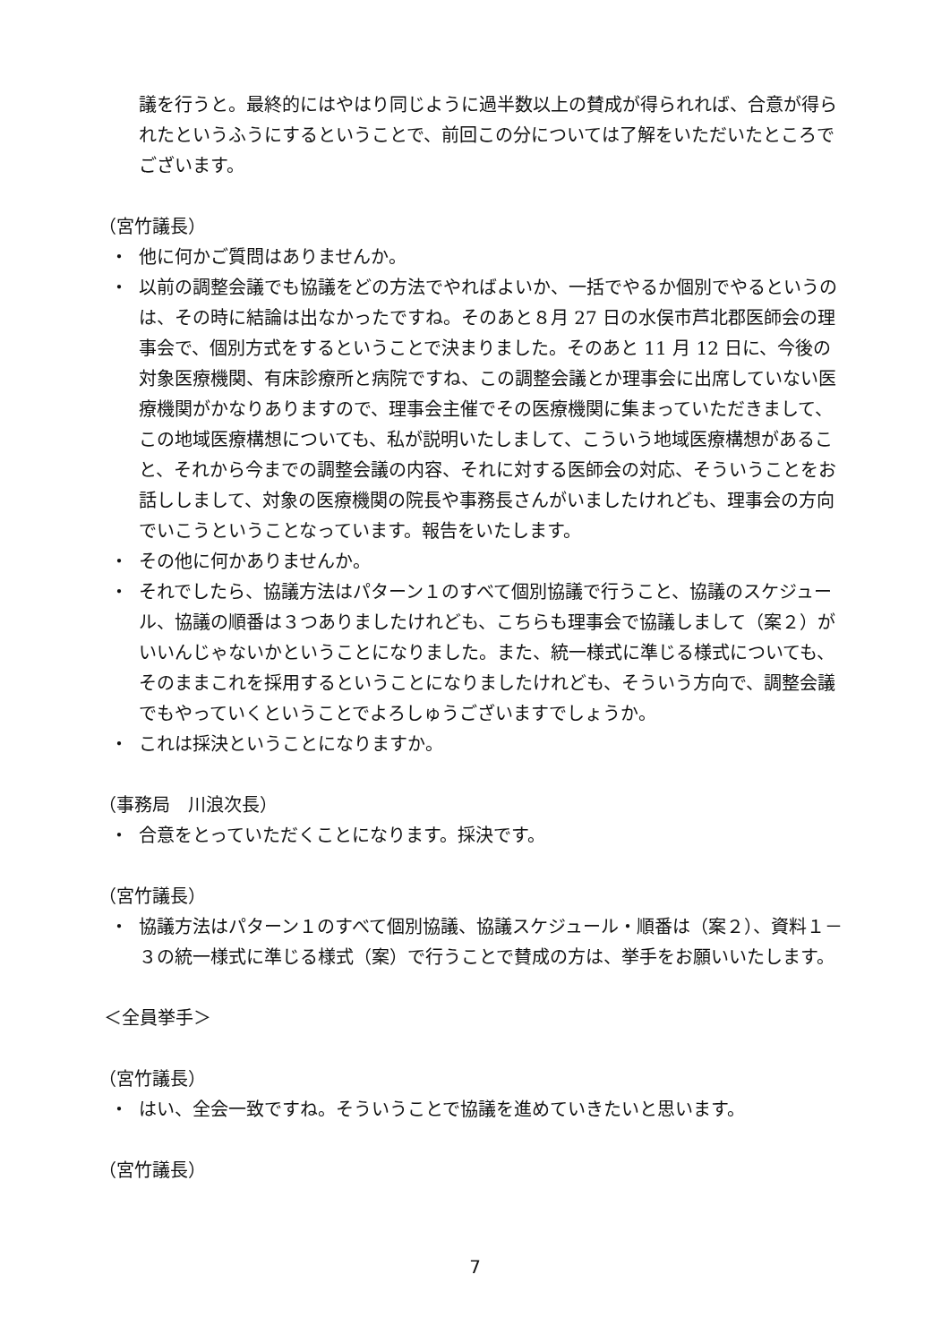議を行うと。最終的にはやはり同じように過半数以上の賛成が得られれば、合意が得られたというふうにするということで、前回この分については了解をいただいたところでございます。
（宮竹議長）
・ 他に何かご質問はありませんか。
・ 以前の調整会議でも協議をどの方法でやればよいか、一括でやるか個別でやるというのは、その時に結論は出なかったですね。そのあと８月 27 日の水俣市芦北郡医師会の理事会で、個別方式をするということで決まりました。そのあと 11 月 12 日に、今後の対象医療機関、有床診療所と病院ですね、この調整会議とか理事会に出席していない医療機関がかなりありますので、理事会主催でその医療機関に集まっていただきまして、この地域医療構想についても、私が説明いたしまして、こういう地域医療構想があること、それから今までの調整会議の内容、それに対する医師会の対応、そういうことをお話ししまして、対象の医療機関の院長や事務長さんがいましたけれども、理事会の方向でいこうということなっています。報告をいたします。
・ その他に何かありませんか。
・ それでしたら、協議方法はパターン１のすべて個別協議で行うこと、協議のスケジュール、協議の順番は３つありましたけれども、こちらも理事会で協議しまして（案２）がいいんじゃないかということになりました。また、統一様式に準じる様式についても、そのままこれを採用するということになりましたけれども、そういう方向で、調整会議でもやっていくということでよろしゅうございますでしょうか。
・ これは採決ということになりますか。
（事務局　川浪次長）
・ 合意をとっていただくことになります。採決です。
（宮竹議長）
・ 協議方法はパターン１のすべて個別協議、協議スケジュール・順番は（案２）、資料１－３の統一様式に準じる様式（案）で行うことで賛成の方は、挙手をお願いいたします。
＜全員挙手＞
（宮竹議長）
・ はい、全会一致ですね。そういうことで協議を進めていきたいと思います。
（宮竹議長）
7